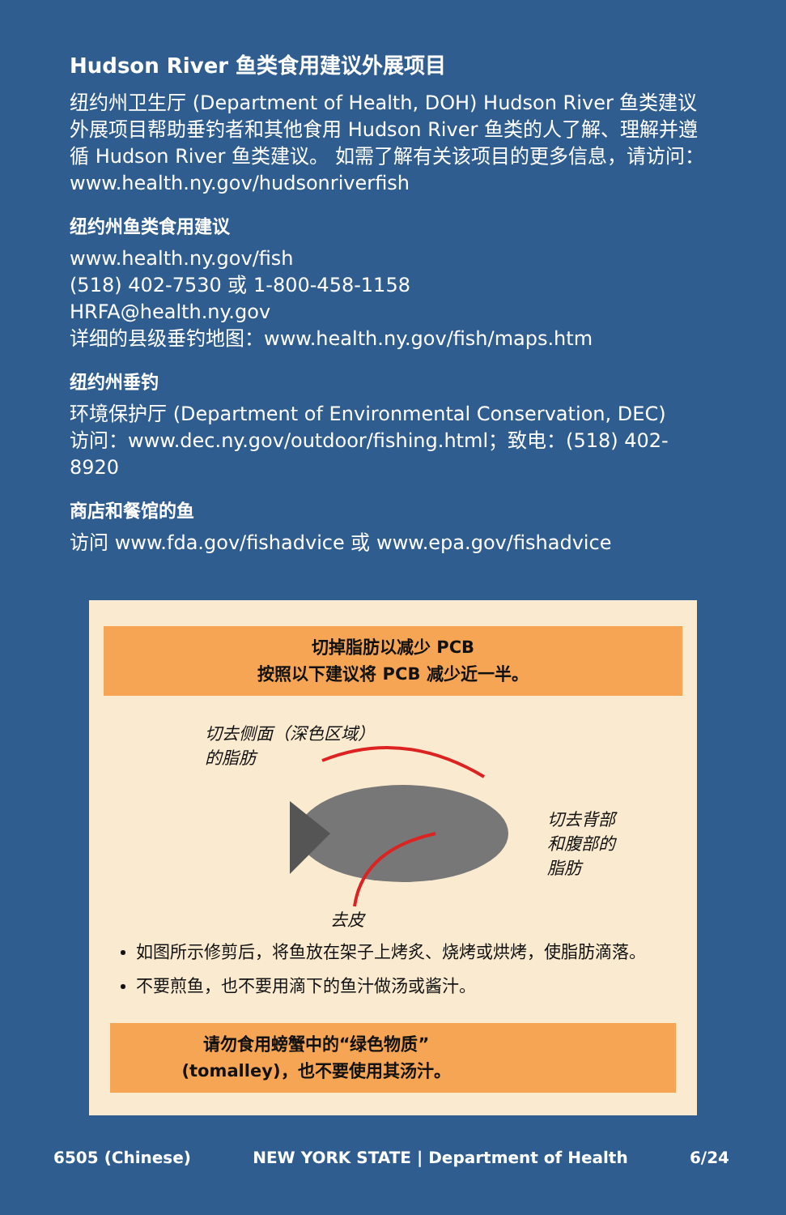Hudson River 鱼类食用建议外展项目
纽约州卫生厅 (Department of Health, DOH) Hudson River 鱼类建议外展项目帮助垂钓者和其他食用 Hudson River 鱼类的人了解、理解并遵循 Hudson River 鱼类建议。 如需了解有关该项目的更多信息，请访问：www.health.ny.gov/hudsonriverfish
纽约州鱼类食用建议
www.health.ny.gov/fish
(518) 402-7530 或 1-800-458-1158
HRFA@health.ny.gov
详细的县级垂钓地图：www.health.ny.gov/fish/maps.htm
纽约州垂钓
环境保护厅 (Department of Environmental Conservation, DEC)
访问：www.dec.ny.gov/outdoor/fishing.html；致电：(518) 402-8920
商店和餐馆的鱼
访问 www.fda.gov/fishadvice 或 www.epa.gov/fishadvice
切掉脂肪以减少 PCB
按照以下建议将 PCB 减少近一半。
切去侧面（深色区域）
的脂肪
切去背部
和腹部的
脂肪
去皮
如图所示修剪后，将鱼放在架子上烤炙、烧烤或烘烤，使脂肪滴落。
不要煎鱼，也不要用滴下的鱼汁做汤或酱汁。
请勿食用螃蟹中的“绿色物质”
(tomalley)，也不要使用其汤汁。
6505 (Chinese) NEW YORK STATE | Department of Health 6/24